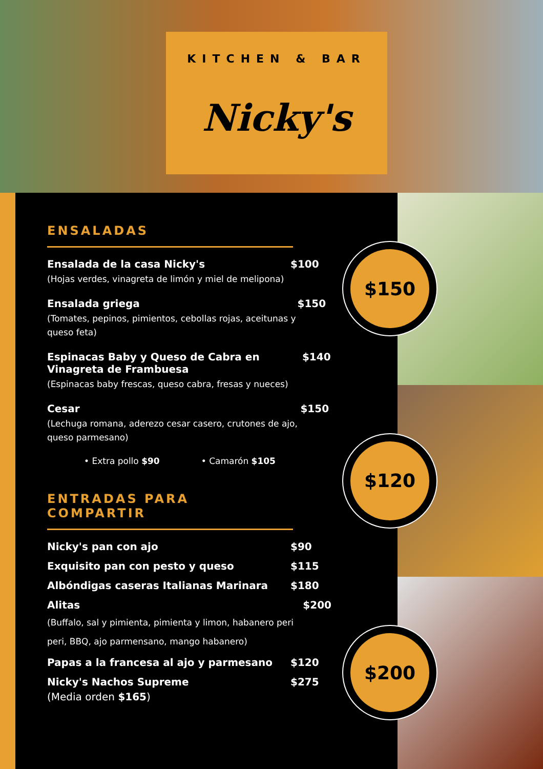KITCHEN & BAR
Nicky's
ENSALADAS
Ensalada de la casa Nicky's
(Hojas verdes, vinagreta de limón y miel de melipona)
$100
Ensalada griega
(Tomates, pepinos, pimientos, cebollas rojas, aceitunas y queso feta)
$150
Espinacas Baby y Queso de Cabra en Vinagreta de Frambuesa
(Espinacas baby frescas, queso cabra, fresas y nueces)
$140
Cesar
(Lechuga romana, aderezo cesar casero, crutones de ajo, queso parmesano)
$150
• Extra pollo $90 • Camarón $105
ENTRADAS PARA COMPARTIR
Nicky's pan con ajo $90
Exquisito pan con pesto y queso
$115
Albóndigas caseras Italianas Marinara
$180
Alitas
(Buffalo, sal y pimienta, pimienta y limon, habanero peri peri, BBQ, ajo parmensano, mango habanero)
$200
Papas a la francesa al ajo y parmesano
$120
Nicky's Nachos Supreme
(Media orden $165)
$275
$150
$120
$200